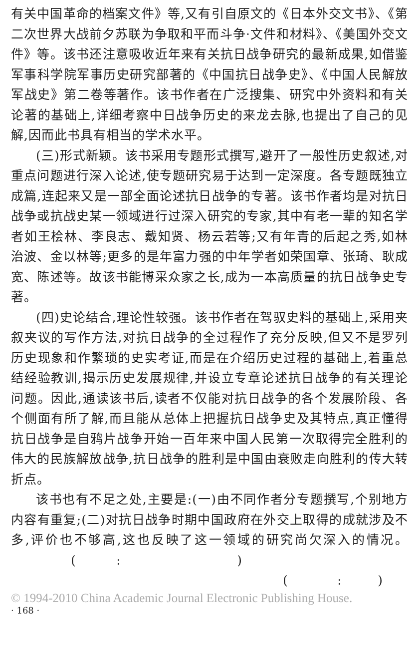有关中国革命的档案文件》等,又有引自原文的《日本外交文书》、《第二次世界大战前夕苏联为争取和平而斗争·文件和材料》、《美国外交文件》等。该书还注意吸收近年来有关抗日战争研究的最新成果,如借鉴军事科学院军事历史研究部著的《中国抗日战争史》、《中国人民解放军战史》第二卷等著作。该书作者在广泛搜集、研究中外资料和有关论著的基础上,详细考察中日战争历史的来龙去脉,也提出了自己的见解,因而此书具有相当的学术水平。
(三)形式新颖。该书采用专题形式撰写,避开了一般性历史叙述,对重点问题进行深入论述,使专题研究易于达到一定深度。各专题既独立成篇,连起来又是一部全面论述抗日战争的专著。该书作者均是对抗日战争或抗战史某一领域进行过深入研究的专家,其中有老一辈的知名学者如王桧林、李良志、戴知贤、杨云若等;又有年青的后起之秀,如林治波、金以林等;更多的是年富力强的中年学者如荣国章、张琦、耿成宽、陈述等。故该书能博采众家之长,成为一本高质量的抗日战争史专著。
(四)史论结合,理论性较强。该书作者在驾驭史料的基础上,采用夹叙夹议的写作方法,对抗日战争的全过程作了充分反映,但又不是罗列历史现象和作繁琐的史实考证,而是在介绍历史过程的基础上,着重总结经验教训,揭示历史发展规律,并设立专章论述抗日战争的有关理论问题。因此,通读该书后,读者不仅能对抗日战争的各个发展阶段、各个侧面有所了解,而且能从总体上把握抗日战争史及其特点,真正懂得抗日战争是自鸦片战争开始一百年来中国人民第一次取得完全胜利的伟大的民族解放战争,抗日战争的胜利是中国由衰败走向胜利的传大转折点。
该书也有不足之处,主要是:(一)由不同作者分专题撰写,个别地方内容有重复;(二)对抗日战争时期中国政府在外交上取得的成就涉及不多,评价也不够高,这也反映了这一领域的研究尚欠深入的情况。 ( : )
( : )
© 1994-2010 China Academic Journal Electronic Publishing House.
· 168 ·